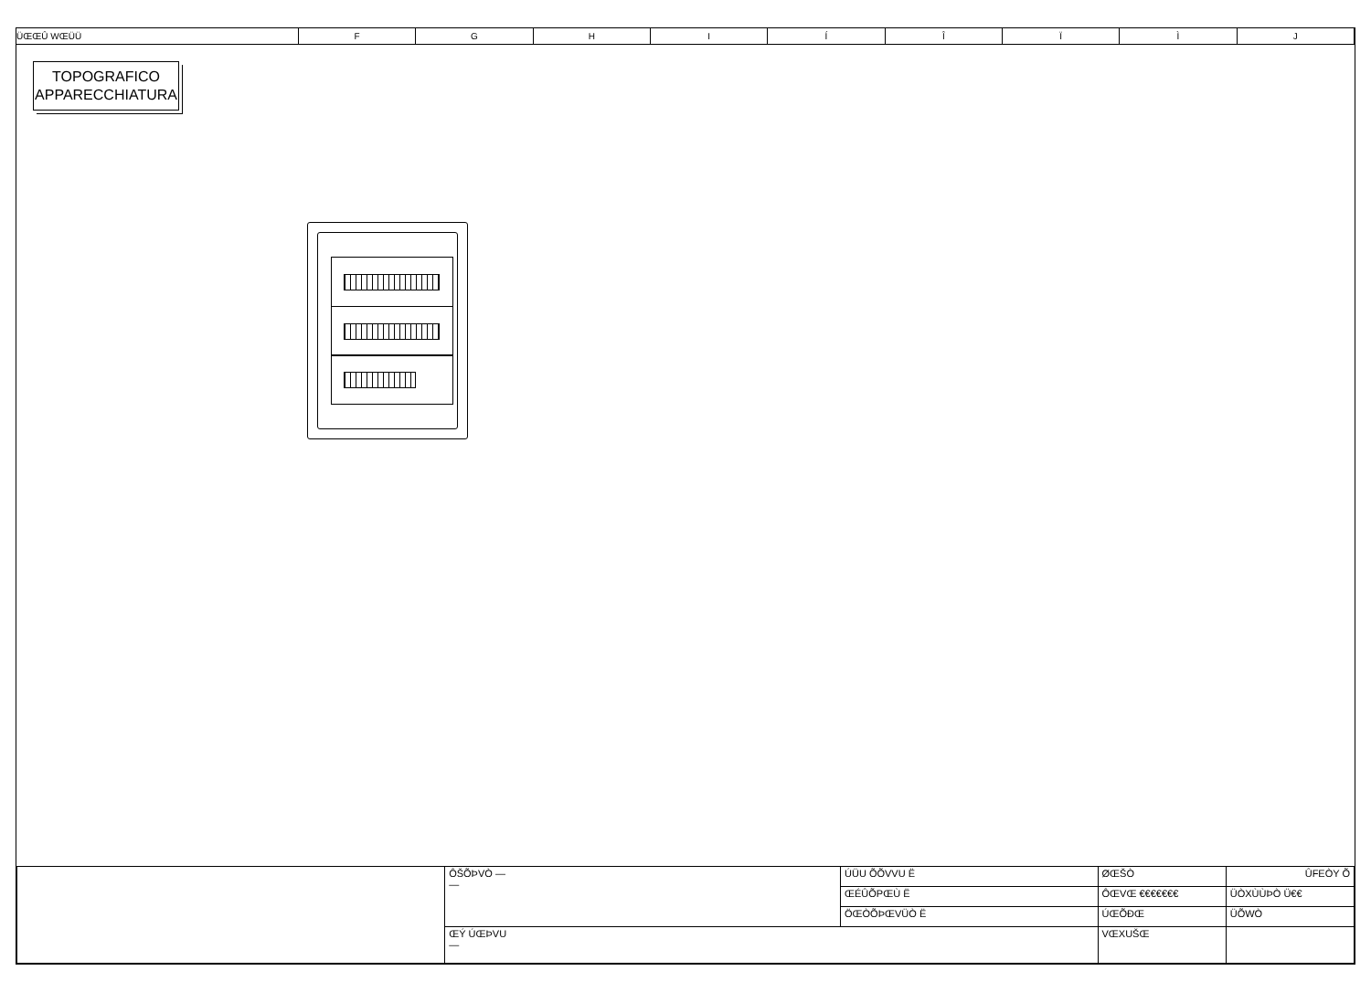| ÜŒŒÛ WŒÜÜ | F | G | H | I | Í | Î | Ï | Ì | J |
TOPOGRAFICO
APPARECCHIATURA
| | ÔŠÕÞVÒ — — | ÚÜU ÕÕVVU Ë | ØŒŠÒ | ÛFEÒY Õ |
| | | ŒÉÛÕPŒÙ Ë | ÔŒVŒ €€€€€€€ | ÜÒXÙÙÞÒ Ü€€ |
| | | ÖŒÒÕÞŒVÜÒ Ë | ÚŒÕÐŒ | ÜÕWÒ |
| | ŒÝ ÚŒÞVU — | | VŒXUŠŒ | |